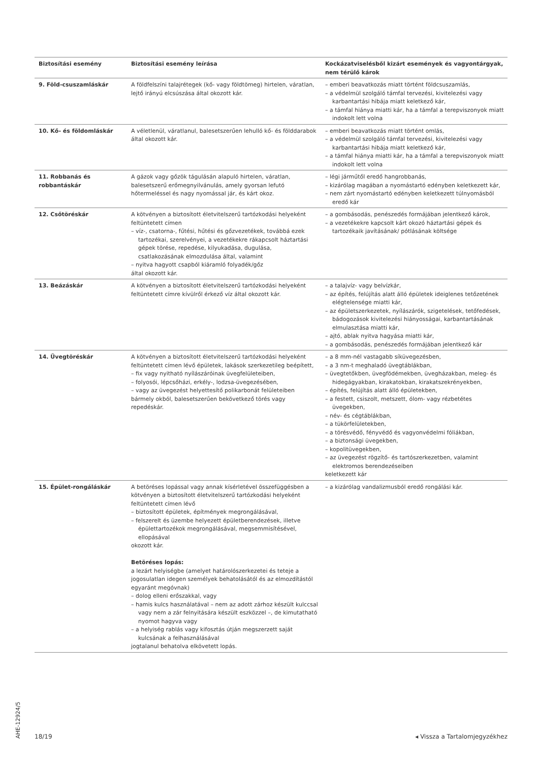| Biztosítási esemény | Biztosítási esemény leírása | Kockázatviselésből kizárt események és vagyontárgyak, nem térülő károk |
| --- | --- | --- |
| 9. Föld-csuszamláskár | A földfelszíni talajrétegek (kő- vagy földtömeg) hirtelen, váratlan, lejtő irányú elcsúszása által okozott kár. | – emberi beavatkozás miatt történt földcsuszamlás, – a védelmül szolgáló támfal tervezési, kivitelezési vagy karbantartási hibája miatt keletkező kár, – a támfal hiánya miatti kár, ha a támfal a terepviszonyok miatt indokolt lett volna |
| 10. Kő- és földomláskár | A véletlenül, váratlanul, balesetszerűen lehulló kő- és földdarabok által okozott kár. | – emberi beavatkozás miatt történt omlás, – a védelmül szolgáló támfal tervezési, kivitelezési vagy karbantartási hibája miatt keletkező kár, – a támfal hiánya miatti kár, ha a támfal a terepviszonyok miatt indokolt lett volna |
| 11. Robbanás és robbantáskár | A gázok vagy gőzök tágulásán alapuló hirtelen, váratlan, balesetszerű erőmegnyilvánulás, amely gyorsan lefutó hőtermeléssel és nagy nyomással jár, és kárt okoz. | – légi járműtől eredő hangrobbanás, – kizárólag magában a nyomástartó edényben keletkezett kár, – nem zárt nyomástartó edényben keletkezett túlnyomásból eredő kár |
| 12. Csőtöréskár | A kötvényen a biztosított életvitelszerű tartózkodási helyeként feltüntetett címen – víz-, csatorna-, fűtési, hűtési és gőzvezetékek, továbbá ezek tartozékai, szerelvényei, a vezetékekre rákapcsolt háztartási gépek törése, repedése, kilyukadása, dugulása, csatlakozásának elmozdulása által, valamint – nyitva hagyott csapból kiáramló folyadék/gőz által okozott kár. | – a gombásodás, penészedés formájában jelentkező károk, – a vezetékekre kapcsolt kárt okozó háztartási gépek és tartozékaik javításának/ pótlásának költsége |
| 13. Beázáskár | A kötvényen a biztosított életvitelszerű tartózkodási helyeként feltüntetett címre kívülről érkező víz által okozott kár. | – a talajvíz- vagy belvízkár, – az építés, felújítás alatt álló épületek ideiglenes tetőzetének elégtelensége miatti kár, – az épületszerkezetek, nyílászárók, szigetelések, tetőfedések, bádogozások kivitelezési hiányosságai, karbantartásának elmulasztása miatti kár, – ajtó, ablak nyitva hagyása miatti kár, – a gombásodás, penészedés formájában jelentkező kár |
| 14. Üvegtöréskár | A kötvényen a biztosított életvitelszerű tartózkodási helyeként feltüntetett címen lévő épületek, lakások szerkezetileg beépített, – fix vagy nyitható nyílászáróinak üvegfelületeiben, – folyosói, lépcsőházi, erkély-, lodzsa-üvegezésében, – vagy az üvegezést helyettesítő polikarbonát felületeiben bármely okból, balesetszerűen bekövetkező törés vagy repedéskár. | – a 8 mm-nél vastagabb síküvegezésben, – a 3 nm-t meghaladó üvegtáblákban, – üvegtetőkben, üvegfödémekben, üvegházakban, meleg- és hidegágyakban, kirakatokban, kirakatszekrényekben, – építés, felújítás alatt álló épületekben, – a festett, csiszolt, metszett, ólom- vagy rézbetétes üvegekben, – név- és cégtáblákban, – a tükörfelületekben, – a törésvédő, fényvédő és vagyonvédelmi fóliákban, – a biztonsági üvegekben, – kopolitüvegekben, – az üvegezést rögzítő- és tartószerkezetben, valamint elektromos berendezéseiben keletkezett kár |
| 15. Épület-rongáláskár | A betöréses lopással vagy annak kísérletével összefüggésben a kötvényen a biztosított életvitelszerű tartózkodási helyeként feltüntetett címen lévő – biztosított épületek, építmények megrongálásával, – felszerelt és üzembe helyezett épületberendezések, illetve épülettartozékok megrongálásával, megsemmisítésével, ellopásával okozott kár. Betöréses lopás: a lezárt helyiségbe (amelyet határolószerkezetei és teteje a jogosulatlan idegen személyek behatolásától és az elmozdítástól egyaránt megóvnak) – dolog elleni erőszakkal, vagy – hamis kulcs használatával – nem az adott zárhoz készült kulccsal vagy nem a zár felnyitására készült eszközzel –, de kimutatható nyomot hagyva vagy – a helyiség rablás vagy kifosztás útján megszerzett saját kulcsának a felhasználásával jogtalanul behatolva elkövetett lopás. | – a kizárólag vandalizmusból eredő rongálási kár. |
AHE-12924/5
18/19 ◂ Vissza a Tartalomjegyzékhez